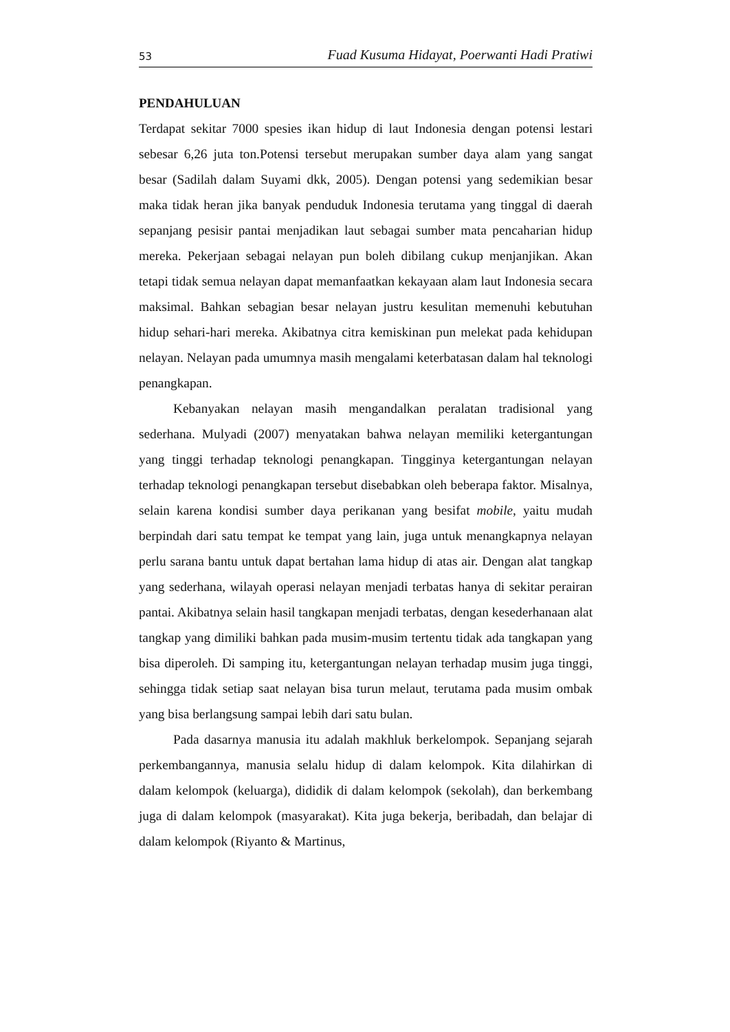53 Fuad Kusuma Hidayat, Poerwanti Hadi Pratiwi
PENDAHULUAN
Terdapat sekitar 7000 spesies ikan hidup di laut Indonesia dengan potensi lestari sebesar 6,26 juta ton.Potensi tersebut merupakan sumber daya alam yang sangat besar (Sadilah dalam Suyami dkk, 2005). Dengan potensi yang sedemikian besar maka tidak heran jika banyak penduduk Indonesia terutama yang tinggal di daerah sepanjang pesisir pantai menjadikan laut sebagai sumber mata pencaharian hidup mereka. Pekerjaan sebagai nelayan pun boleh dibilang cukup menjanjikan. Akan tetapi tidak semua nelayan dapat memanfaatkan kekayaan alam laut Indonesia secara maksimal. Bahkan sebagian besar nelayan justru kesulitan memenuhi kebutuhan hidup sehari-hari mereka. Akibatnya citra kemiskinan pun melekat pada kehidupan nelayan. Nelayan pada umumnya masih mengalami keterbatasan dalam hal teknologi penangkapan.
Kebanyakan nelayan masih mengandalkan peralatan tradisional yang sederhana. Mulyadi (2007) menyatakan bahwa nelayan memiliki ketergantungan yang tinggi terhadap teknologi penangkapan. Tingginya ketergantungan nelayan terhadap teknologi penangkapan tersebut disebabkan oleh beberapa faktor. Misalnya, selain karena kondisi sumber daya perikanan yang besifat mobile, yaitu mudah berpindah dari satu tempat ke tempat yang lain, juga untuk menangkapnya nelayan perlu sarana bantu untuk dapat bertahan lama hidup di atas air. Dengan alat tangkap yang sederhana, wilayah operasi nelayan menjadi terbatas hanya di sekitar perairan pantai. Akibatnya selain hasil tangkapan menjadi terbatas, dengan kesederhanaan alat tangkap yang dimiliki bahkan pada musim-musim tertentu tidak ada tangkapan yang bisa diperoleh. Di samping itu, ketergantungan nelayan terhadap musim juga tinggi, sehingga tidak setiap saat nelayan bisa turun melaut, terutama pada musim ombak yang bisa berlangsung sampai lebih dari satu bulan.
Pada dasarnya manusia itu adalah makhluk berkelompok. Sepanjang sejarah perkembangannya, manusia selalu hidup di dalam kelompok. Kita dilahirkan di dalam kelompok (keluarga), dididik di dalam kelompok (sekolah), dan berkembang juga di dalam kelompok (masyarakat). Kita juga bekerja, beribadah, dan belajar di dalam kelompok (Riyanto & Martinus,